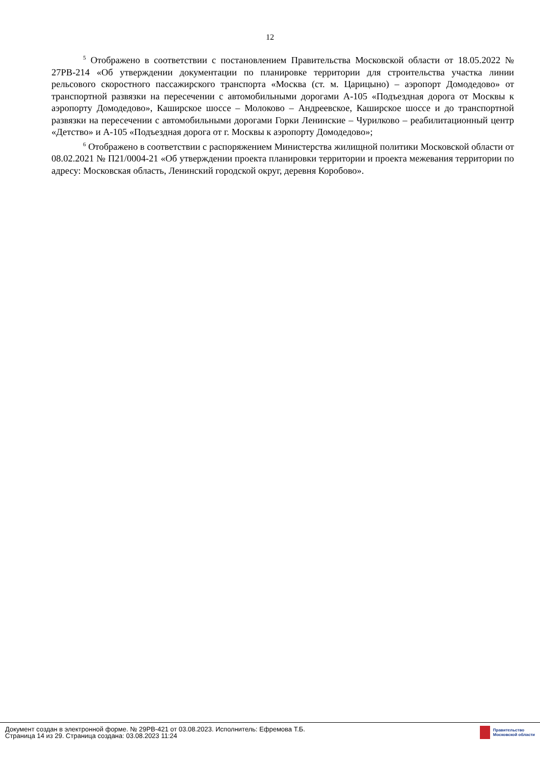12
<sup>5</sup> Отображено в соответствии с постановлением Правительства Московской области от 18.05.2022 № 27РВ-214 «Об утверждении документации по планировке территории для строительства участка линии рельсового скоростного пассажирского транспорта «Москва (ст. м. Царицыно) – аэропорт Домодедово» от транспортной развязки на пересечении с автомобильными дорогами А-105 «Подъездная дорога от Москвы к аэропорту Домодедово», Каширское шоссе – Молоково – Андреевское, Каширское шоссе и до транспортной развязки на пересечении с автомобильными дорогами Горки Ленинские – Чурилково – реабилитационный центр «Детство» и А-105 «Подъездная дорога от г. Москвы к аэропорту Домодедово»;
<sup>6</sup> Отображено в соответствии с распоряжением Министерства жилищной политики Московской области от 08.02.2021 № П21/0004-21 «Об утверждении проекта планировки территории и проекта межевания территории по адресу: Московская область, Ленинский городской округ, деревня Коробово».
Документ создан в электронной форме. № 29РВ-421 от 03.08.2023. Исполнитель: Ефремова Т.Б.
Страница 14 из 29. Страница создана: 03.08.2023 11:24
Правительство
Московской области